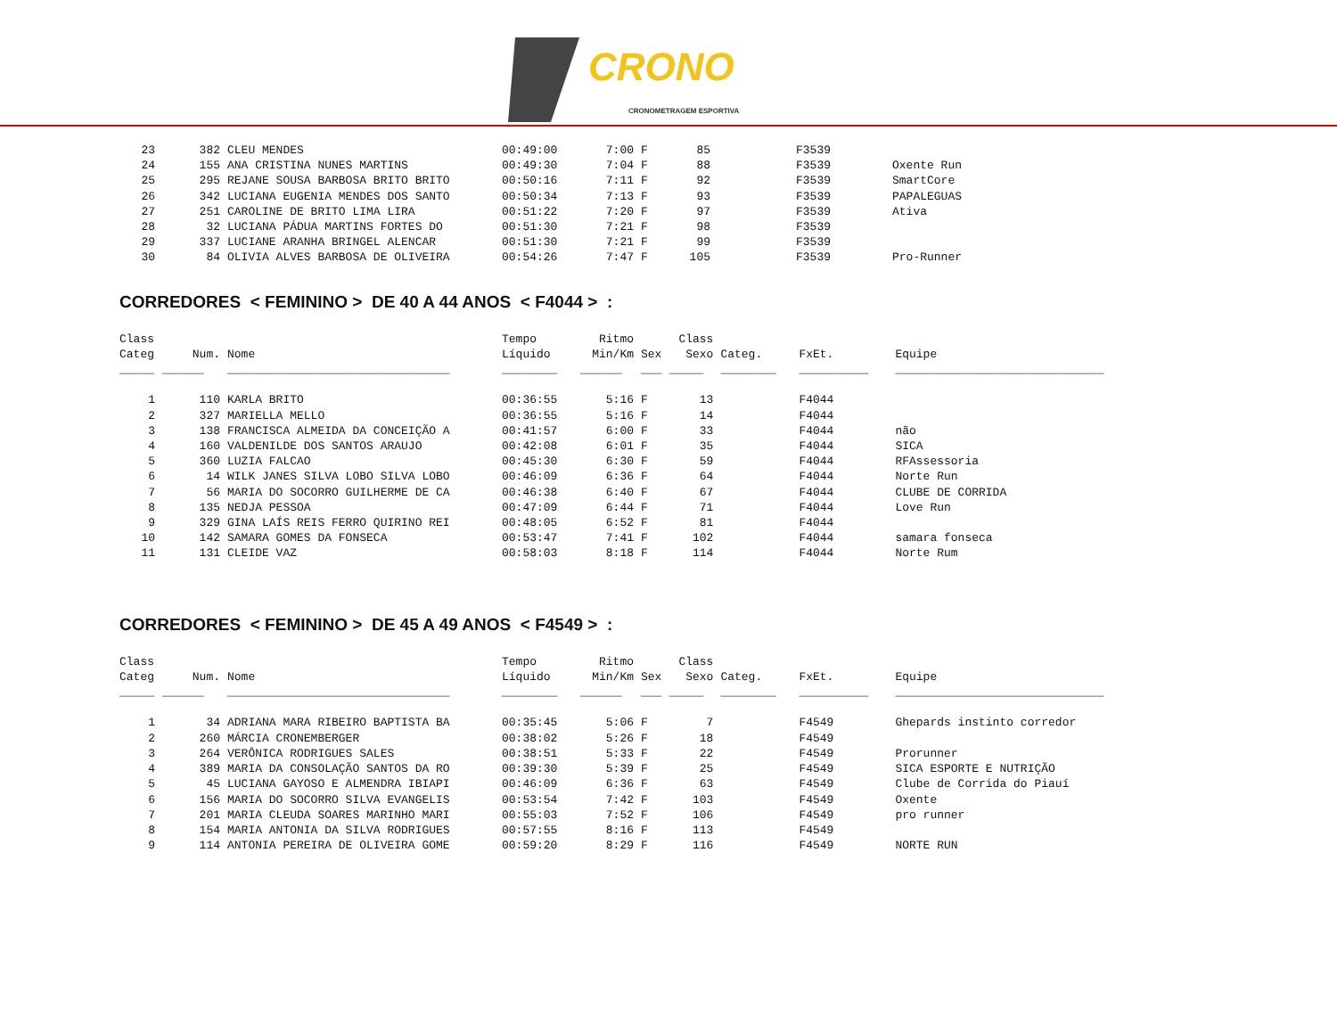CRONO
CRONOMETRAGEM ESPORTIVA
| 23 | 382 | CLEU MENDES | 00:49:00 | 7:00 | F | 85 | | F3539 | |
| 24 | 155 | ANA CRISTINA NUNES MARTINS | 00:49:30 | 7:04 | F | 88 | | F3539 | Oxente Run |
| 25 | 295 | REJANE SOUSA BARBOSA BRITO BRITO | 00:50:16 | 7:11 | F | 92 | | F3539 | SmartCore |
| 26 | 342 | LUCIANA EUGENIA MENDES DOS SANTO | 00:50:34 | 7:13 | F | 93 | | F3539 | PAPALEGUAS |
| 27 | 251 | CAROLINE DE BRITO LIMA LIRA | 00:51:22 | 7:20 | F | 97 | | F3539 | Ativa |
| 28 | 32 | LUCIANA PÁDUA MARTINS FORTES DO | 00:51:30 | 7:21 | F | 98 | | F3539 | |
| 29 | 337 | LUCIANE ARANHA BRINGEL ALENCAR | 00:51:30 | 7:21 | F | 99 | | F3539 | |
| 30 | 84 | OLIVIA ALVES BARBOSA DE OLIVEIRA | 00:54:26 | 7:47 | F | 105 | | F3539 | Pro-Runner |
CORREDORES < FEMININO > DE 40 A 44 ANOS < F4044 > :
| Class Categ | Num. | Nome | Tempo Líquido | Ritmo Min/Km | Sex | Class Sexo | Categ. | FxEt. | Equipe |
| --- | --- | --- | --- | --- | --- | --- | --- | --- | --- |
| _____ | ______ | ________________________________ | ________ | ______ | ___ | _____ | ________ | __________ | ______________________________ |
| 1 | 110 | KARLA BRITO | 00:36:55 | 5:16 | F | 13 | | F4044 | |
| 2 | 327 | MARIELLA MELLO | 00:36:55 | 5:16 | F | 14 | | F4044 | |
| 3 | 138 | FRANCISCA ALMEIDA DA CONCEIÇÃO A | 00:41:57 | 6:00 | F | 33 | | F4044 | não |
| 4 | 160 | VALDENILDE DOS SANTOS ARAUJO | 00:42:08 | 6:01 | F | 35 | | F4044 | SICA |
| 5 | 360 | LUZIA FALCAO | 00:45:30 | 6:30 | F | 59 | | F4044 | RFAssessoria |
| 6 | 14 | WILK JANES SILVA LOBO SILVA LOBO | 00:46:09 | 6:36 | F | 64 | | F4044 | Norte Run |
| 7 | 56 | MARIA DO SOCORRO GUILHERME DE CA | 00:46:38 | 6:40 | F | 67 | | F4044 | CLUBE DE CORRIDA |
| 8 | 135 | NEDJA PESSOA | 00:47:09 | 6:44 | F | 71 | | F4044 | Love Run |
| 9 | 329 | GINA LAÍS REIS FERRO QUIRINO REI | 00:48:05 | 6:52 | F | 81 | | F4044 | |
| 10 | 142 | SAMARA GOMES DA FONSECA | 00:53:47 | 7:41 | F | 102 | | F4044 | samara fonseca |
| 11 | 131 | CLEIDE VAZ | 00:58:03 | 8:18 | F | 114 | | F4044 | Norte Rum |
CORREDORES < FEMININO > DE 45 A 49 ANOS < F4549 > :
| Class Categ | Num. | Nome | Tempo Líquido | Ritmo Min/Km | Sex | Class Sexo | Categ. | FxEt. | Equipe |
| --- | --- | --- | --- | --- | --- | --- | --- | --- | --- |
| _____ | ______ | ________________________________ | ________ | ______ | ___ | _____ | ________ | __________ | ______________________________ |
| 1 | 34 | ADRIANA MARA RIBEIRO BAPTISTA BA | 00:35:45 | 5:06 | F | 7 | | F4549 | Ghepards instinto corredor |
| 2 | 260 | MÁRCIA CRONEMBERGER | 00:38:02 | 5:26 | F | 18 | | F4549 | |
| 3 | 264 | VERÔNICA RODRIGUES SALES | 00:38:51 | 5:33 | F | 22 | | F4549 | Prorunner |
| 4 | 389 | MARIA DA CONSOLAÇÃO SANTOS DA RO | 00:39:30 | 5:39 | F | 25 | | F4549 | SICA ESPORTE E NUTRIÇÃO |
| 5 | 45 | LUCIANA GAYOSO E ALMENDRA IBIAPI | 00:46:09 | 6:36 | F | 63 | | F4549 | Clube de Corrida do Piauí |
| 6 | 156 | MARIA DO SOCORRO SILVA EVANGELIS | 00:53:54 | 7:42 | F | 103 | | F4549 | Oxente |
| 7 | 201 | MARIA CLEUDA SOARES MARINHO MARI | 00:55:03 | 7:52 | F | 106 | | F4549 | pro runner |
| 8 | 154 | MARIA ANTONIA DA SILVA RODRIGUES | 00:57:55 | 8:16 | F | 113 | | F4549 | |
| 9 | 114 | ANTONIA PEREIRA DE OLIVEIRA GOME | 00:59:20 | 8:29 | F | 116 | | F4549 | NORTE RUN |